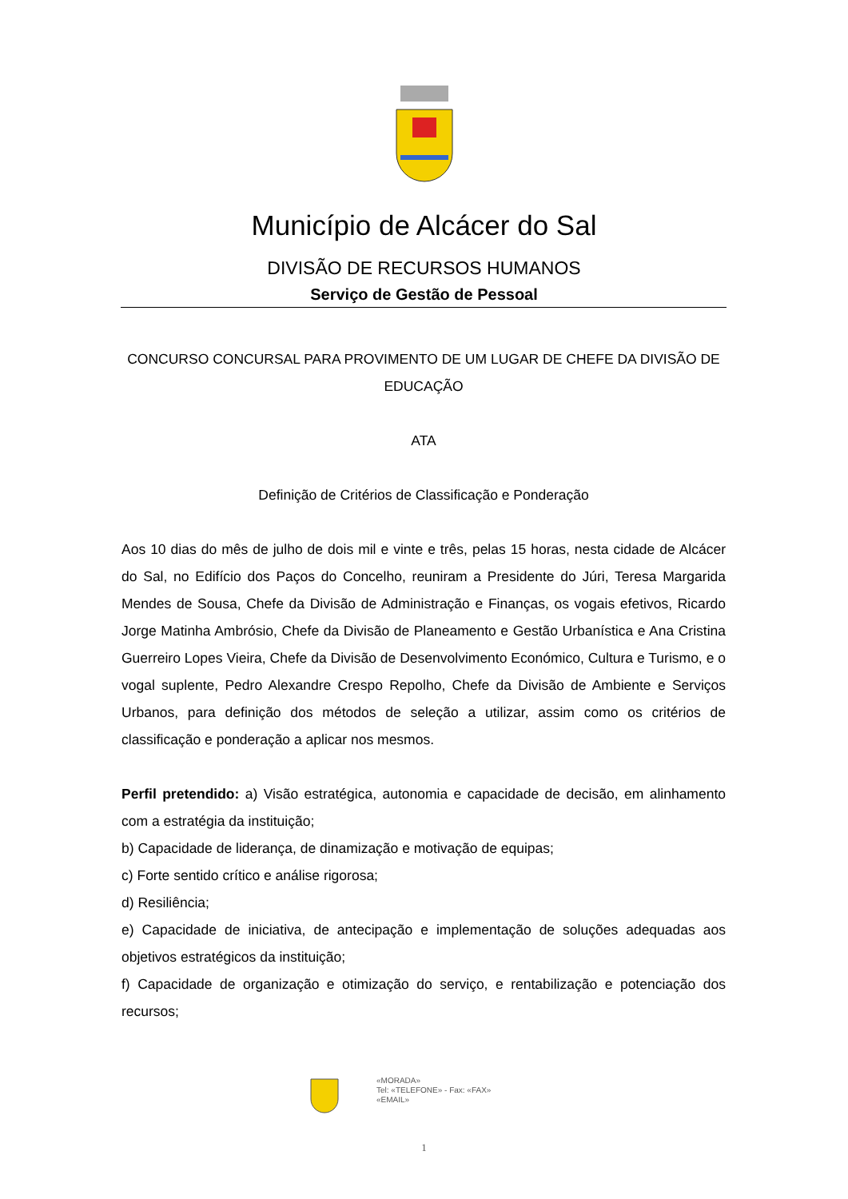Município de Alcácer do Sal
DIVISÃO DE RECURSOS HUMANOS
Serviço de Gestão de Pessoal
CONCURSO CONCURSAL PARA PROVIMENTO DE UM LUGAR DE CHEFE DA DIVISÃO DE EDUCAÇÃO
ATA
Definição de Critérios de Classificação e Ponderação
Aos 10 dias do mês de julho de dois mil e vinte e três, pelas 15 horas, nesta cidade de Alcácer do Sal, no Edifício dos Paços do Concelho, reuniram a Presidente do Júri, Teresa Margarida Mendes de Sousa, Chefe da Divisão de Administração e Finanças, os vogais efetivos, Ricardo Jorge Matinha Ambrósio, Chefe da Divisão de Planeamento e Gestão Urbanística e Ana Cristina Guerreiro Lopes Vieira, Chefe da Divisão de Desenvolvimento Económico, Cultura e Turismo, e o vogal suplente, Pedro Alexandre Crespo Repolho, Chefe da Divisão de Ambiente e Serviços Urbanos, para definição dos métodos de seleção a utilizar, assim como os critérios de classificação e ponderação a aplicar nos mesmos.
Perfil pretendido: a) Visão estratégica, autonomia e capacidade de decisão, em alinhamento com a estratégia da instituição;
b) Capacidade de liderança, de dinamização e motivação de equipas;
c) Forte sentido crítico e análise rigorosa;
d) Resiliência;
e) Capacidade de iniciativa, de antecipação e implementação de soluções adequadas aos objetivos estratégicos da instituição;
f) Capacidade de organização e otimização do serviço, e rentabilização e potenciação dos recursos;
«MORADA»
Tel: «TELEFONE» - Fax: «FAX»
«EMAIL»
1